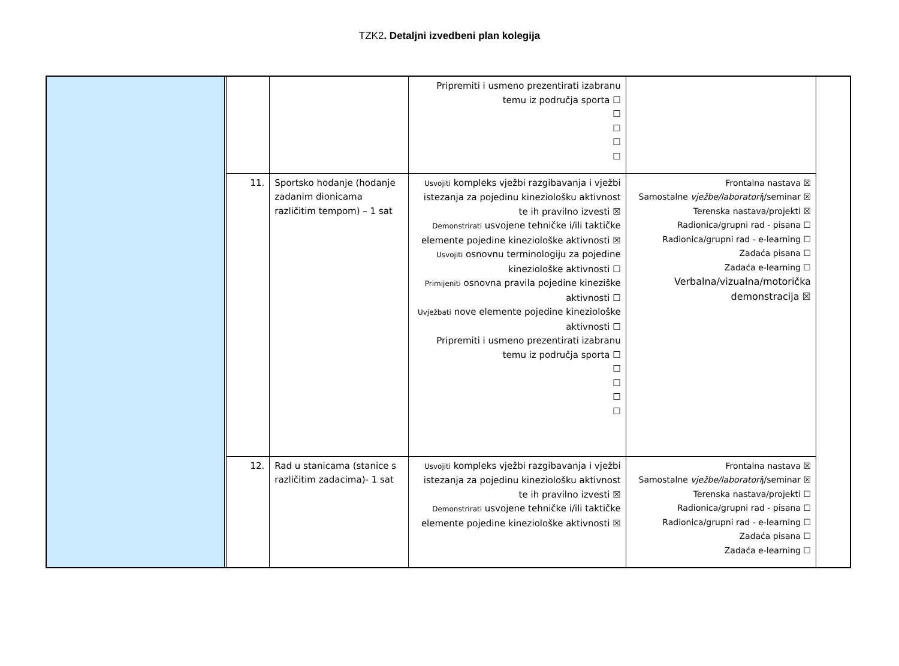TZK2. Detaljni izvedbeni plan kolegija
| | | | | Pripremiti i usmeno prezentirati izabranu temu iz područja sporta ☐ ☐ ☐ ☐ ☐ | | |
| | | 11. | Sportsko hodanje (hodanje zadanim dionicama različitim tempom) – 1 sat | Usvojiti kompleks vježbi razgibavanja i vježbi istezanja za pojedinu kineziološku aktivnost te ih pravilno izvesti ☒ Demonstrirati usvojene tehničke i/ili taktičke elemente pojedine kineziološke aktivnosti ☒ Usvojiti osnovnu terminologiju za pojedine kineziološke aktivnosti ☐ Primijeniti osnovna pravila pojedine kineziške aktivnosti ☐ Uvježbati nove elemente pojedine kineziološke aktivnosti ☐ Pripremiti i usmeno prezentirati izabranu temu iz područja sporta ☐ ☐ ☐ ☐ ☐ | Frontalna nastava ☒ Samostalne vježbe/laboratori j/seminar ☒ Terenska nastava/projekti ☒ Radionica/grupni rad - pisana ☐ Radionica/grupni rad - e-learning ☐ Zadaća pisana ☐ Zadaća e-learning ☐ Verbalna/vizualna/motorička demonstracija ☒ | |
| | | 12. | Rad u stanicama (stanice s različitim zadacima)- 1 sat | Usvojiti kompleks vježbi razgibavanja i vježbi istezanja za pojedinu kineziološku aktivnost te ih pravilno izvesti ☒ Demonstrirati usvojene tehničke i/ili taktičke elemente pojedine kineziološke aktivnosti ☒ | Frontalna nastava ☒ Samostalne vježbe/laboratori j/seminar ☒ Terenska nastava/projekti ☐ Radionica/grupni rad - pisana ☐ Radionica/grupni rad - e-learning ☐ Zadaća pisana ☐ Zadaća e-learning ☐ | |